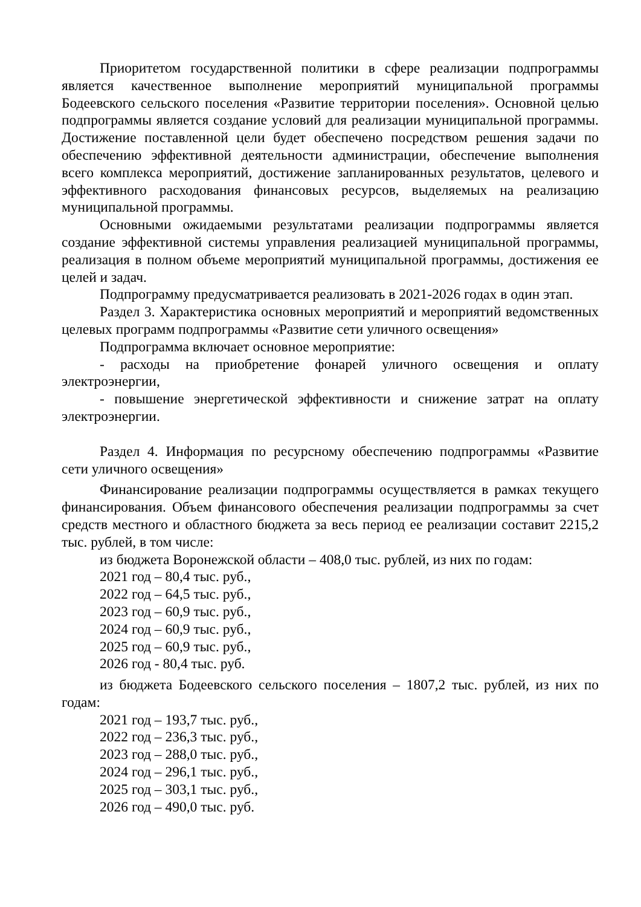Приоритетом государственной политики в сфере реализации подпрограммы является качественное выполнение мероприятий муниципальной программы Бодеевского сельского поселения «Развитие территории поселения». Основной целью подпрограммы является создание условий для реализации муниципальной программы. Достижение поставленной цели будет обеспечено посредством решения задачи по обеспечению эффективной деятельности администрации, обеспечение выполнения всего комплекса мероприятий, достижение запланированных результатов, целевого и эффективного расходования финансовых ресурсов, выделяемых на реализацию муниципальной программы.
Основными ожидаемыми результатами реализации подпрограммы является создание эффективной системы управления реализацией муниципальной программы, реализация в полном объеме мероприятий муниципальной программы, достижения ее целей и задач.
Подпрограмму предусматривается реализовать в 2021-2026 годах в один этап.
Раздел 3. Характеристика основных мероприятий и мероприятий ведомственных целевых программ подпрограммы «Развитие сети уличного освещения»
Подпрограмма включает основное мероприятие:
- расходы на приобретение фонарей уличного освещения и оплату электроэнергии,
- повышение энергетической эффективности и снижение затрат на оплату электроэнергии.
Раздел 4. Информация по ресурсному обеспечению подпрограммы «Развитие сети уличного освещения»
Финансирование реализации подпрограммы осуществляется в рамках текущего финансирования. Объем финансового обеспечения реализации подпрограммы за счет средств местного и областного бюджета за весь период ее реализации составит 2215,2 тыс. рублей, в том числе:
из бюджета Воронежской области – 408,0 тыс. рублей, из них по годам:
2021 год – 80,4 тыс. руб.,
2022 год – 64,5 тыс. руб.,
2023 год – 60,9 тыс. руб.,
2024 год – 60,9 тыс. руб.,
2025 год – 60,9 тыс. руб.,
2026 год - 80,4 тыс. руб.
из бюджета Бодеевского сельского поселения – 1807,2 тыс. рублей, из них по годам:
2021 год – 193,7 тыс. руб.,
2022 год – 236,3 тыс. руб.,
2023 год – 288,0 тыс. руб.,
2024 год – 296,1 тыс. руб.,
2025 год – 303,1 тыс. руб.,
2026 год – 490,0 тыс. руб.